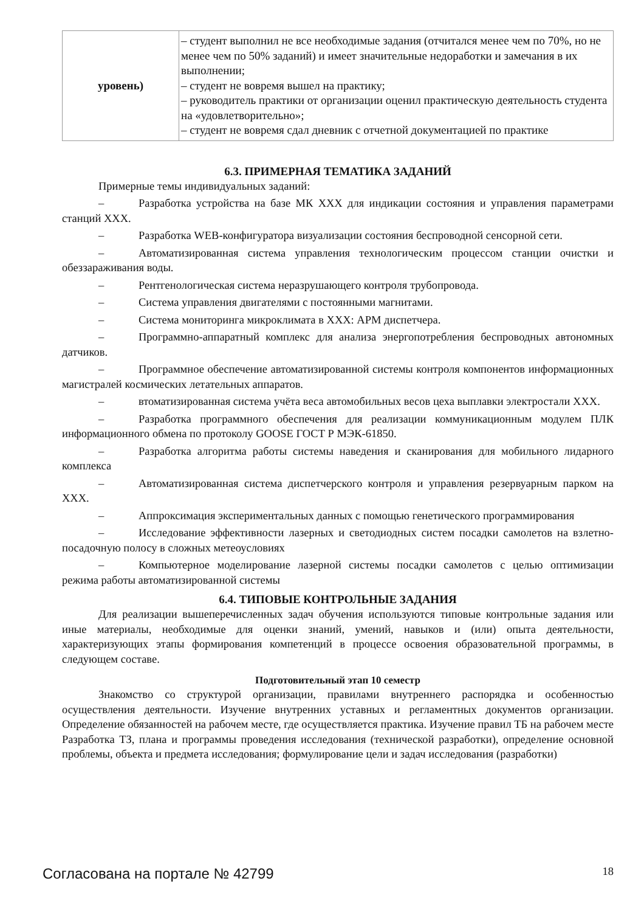| уровень) | – студент выполнил не все необходимые задания (отчитался менее чем по 70%, но не менее чем по 50% заданий) и имеет значительные недоработки и замечания в их выполнении; – студент не вовремя вышел на практику; – руководитель практики от организации оценил практическую деятельность студента на «удовлетворительно»; – студент не вовремя сдал дневник с отчетной документацией по практике |
6.3. ПРИМЕРНАЯ ТЕМАТИКА ЗАДАНИЙ
Примерные темы индивидуальных заданий:
– Разработка устройства на базе МК XXX для индикации состояния и управления параметрами станций XXX.
– Разработка WEB-конфигуратора визуализации состояния беспроводной сенсорной сети.
– Автоматизированная система управления технологическим процессом станции очистки и обеззараживания воды.
– Рентгенологическая система неразрушающего контроля трубопровода.
– Система управления двигателями с постоянными магнитами.
– Система мониторинга микроклимата в XXX: АРМ диспетчера.
– Программно-аппаратный комплекс для анализа энергопотребления беспроводных автономных датчиков.
– Программное обеспечение автоматизированной системы контроля компонентов информационных магистралей космических летательных аппаратов.
– втоматизированная система учёта веса автомобильных весов цеха выплавки электростали XXX.
– Разработка программного обеспечения для реализации коммуникационным модулем ПЛК информационного обмена по протоколу GOOSE ГОСТ Р МЭК-61850.
– Разработка алгоритма работы системы наведения и сканирования для мобильного лидарного комплекса
– Автоматизированная система диспетчерского контроля и управления резервуарным парком на XXX.
– Аппроксимация экспериментальных данных с помощью генетического программирования
– Исследование эффективности лазерных и светодиодных систем посадки самолетов на взлетно-посадочную полосу в сложных метеоусловиях
– Компьютерное моделирование лазерной системы посадки самолетов с целью оптимизации режима работы автоматизированной системы
6.4. ТИПОВЫЕ КОНТРОЛЬНЫЕ ЗАДАНИЯ
Для реализации вышеперечисленных задач обучения используются типовые контрольные задания или иные материалы, необходимые для оценки знаний, умений, навыков и (или) опыта деятельности, характеризующих этапы формирования компетенций в процессе освоения образовательной программы, в следующем составе.
Подготовительный этап 10 семестр
Знакомство со структурой организации, правилами внутреннего распорядка и особенностью осуществления деятельности. Изучение внутренних уставных и регламентных документов организации. Определение обязанностей на рабочем месте, где осуществляется практика. Изучение правил ТБ на рабочем месте Разработка ТЗ, плана и программы проведения исследования (технической разработки), определение основной проблемы, объекта и предмета исследования; формулирование цели и задач исследования (разработки)
Согласована на портале № 42799 18